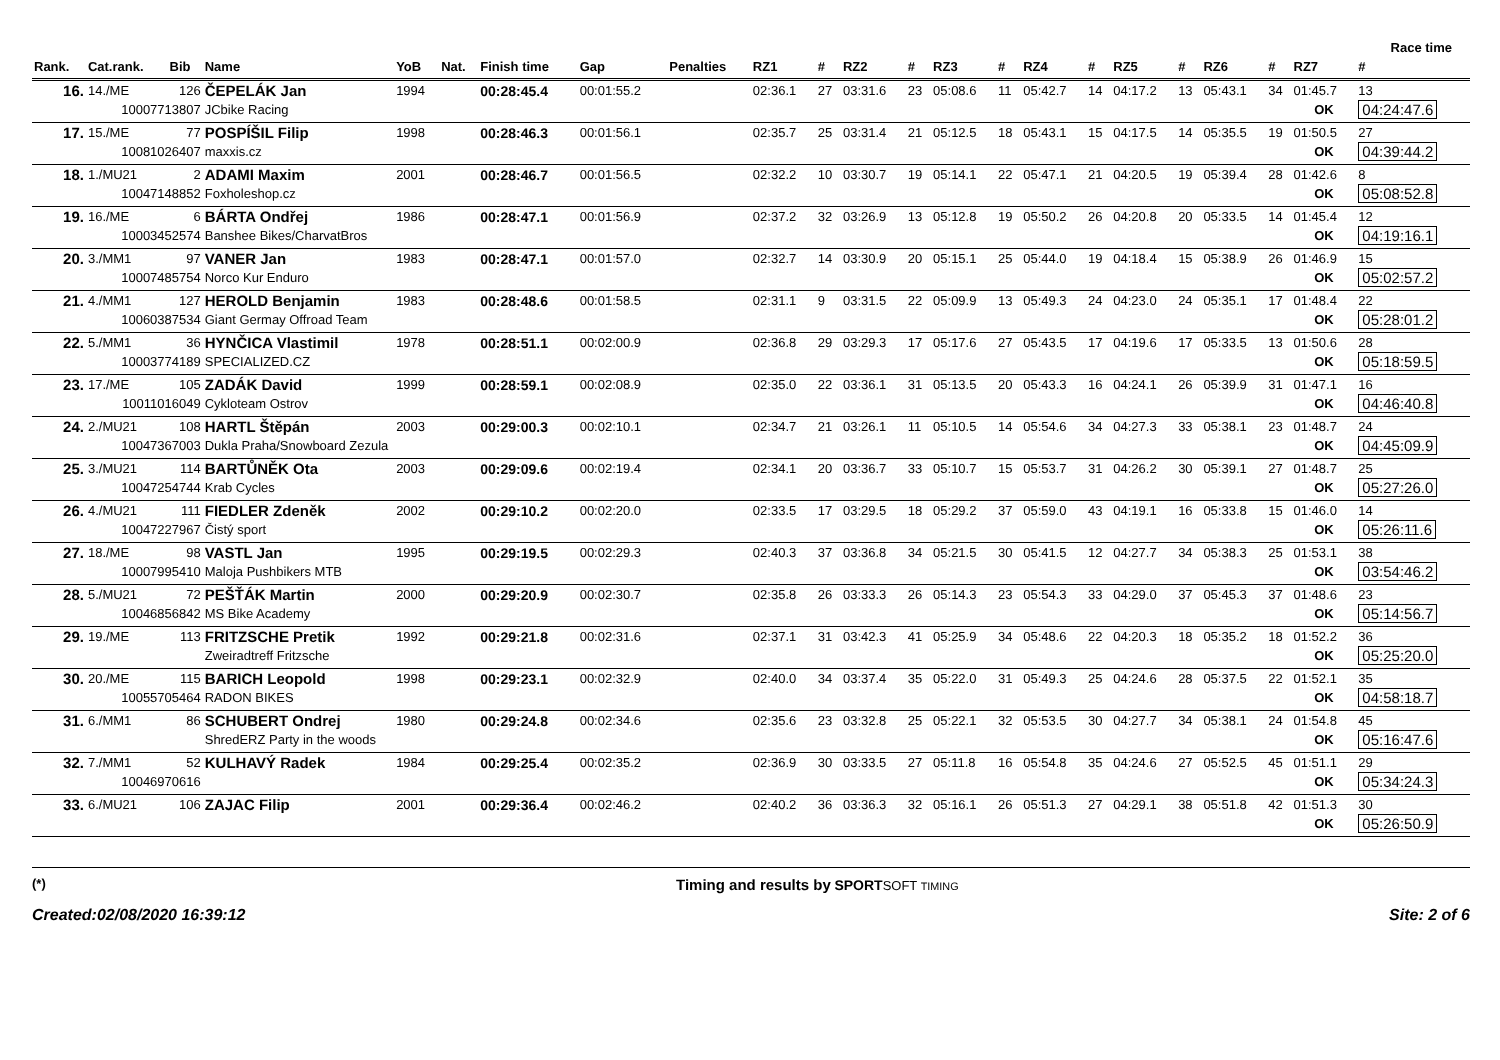Race time
| Rank. | Cat.rank. | Bib | Name | YoB | Nat. | Finish time | Gap | Penalties | RZ1 | # | RZ2 | # | RZ3 | # | RZ4 | # | RZ5 | # | RZ6 | # | RZ7 | # |
| --- | --- | --- | --- | --- | --- | --- | --- | --- | --- | --- | --- | --- | --- | --- | --- | --- | --- | --- | --- | --- | --- | --- |
| 16. | 14./ME | 126 | ČEPELÁK Jan | 1994 | | 00:28:45.4 | 00:01:55.2 | | 02:36.1 | 27 | 03:31.6 | 23 | 05:08.6 | 11 | 05:42.7 | 14 | 04:17.2 | 13 | 05:43.1 | 34 | 01:45.7 | 13 |
| 10007713807 | | | JCbike Racing | | | | | | | | | | | | | | | | | | OK | 04:24:47.6 |
| 17. | 15./ME | 77 | POSPÍŠIL Filip | 1998 | | 00:28:46.3 | 00:01:56.1 | | 02:35.7 | 25 | 03:31.4 | 21 | 05:12.5 | 18 | 05:43.1 | 15 | 04:17.5 | 14 | 05:35.5 | 19 | 01:50.5 | 27 |
| 10081026407 | | | maxxis.cz | | | | | | | | | | | | | | | | | | OK | 04:39:44.2 |
| 18. | 1./MU21 | 2 | ADAMI Maxim | 2001 | | 00:28:46.7 | 00:01:56.5 | | 02:32.2 | 10 | 03:30.7 | 19 | 05:14.1 | 22 | 05:47.1 | 21 | 04:20.5 | 19 | 05:39.4 | 28 | 01:42.6 | 8 |
| 10047148852 | | | Foxholeshop.cz | | | | | | | | | | | | | | | | | | OK | 05:08:52.8 |
| 19. | 16./ME | 6 | BÁRTA Ondřej | 1986 | | 00:28:47.1 | 00:01:56.9 | | 02:37.2 | 32 | 03:26.9 | 13 | 05:12.8 | 19 | 05:50.2 | 26 | 04:20.8 | 20 | 05:33.5 | 14 | 01:45.4 | 12 |
| 10003452574 | | | Banshee Bikes/CharvatBros | | | | | | | | | | | | | | | | | | OK | 04:19:16.1 |
| 20. | 3./MM1 | 97 | VANER Jan | 1983 | | 00:28:47.1 | 00:01:57.0 | | 02:32.7 | 14 | 03:30.9 | 20 | 05:15.1 | 25 | 05:44.0 | 19 | 04:18.4 | 15 | 05:38.9 | 26 | 01:46.9 | 15 |
| 10007485754 | | | Norco Kur Enduro | | | | | | | | | | | | | | | | | | OK | 05:02:57.2 |
| 21. | 4./MM1 | 127 | HEROLD Benjamin | 1983 | | 00:28:48.6 | 00:01:58.5 | | 02:31.1 | 9 | 03:31.5 | 22 | 05:09.9 | 13 | 05:49.3 | 24 | 04:23.0 | 24 | 05:35.1 | 17 | 01:48.4 | 22 |
| 10060387534 | | | Giant Germay Offroad Team | | | | | | | | | | | | | | | | | | OK | 05:28:01.2 |
| 22. | 5./MM1 | 36 | HYNČICA Vlastimil | 1978 | | 00:28:51.1 | 00:02:00.9 | | 02:36.8 | 29 | 03:29.3 | 17 | 05:17.6 | 27 | 05:43.5 | 17 | 04:19.6 | 17 | 05:33.5 | 13 | 01:50.6 | 28 |
| 10003774189 | | | SPECIALIZED.CZ | | | | | | | | | | | | | | | | | | OK | 05:18:59.5 |
| 23. | 17./ME | 105 | ZADÁK David | 1999 | | 00:28:59.1 | 00:02:08.9 | | 02:35.0 | 22 | 03:36.1 | 31 | 05:13.5 | 20 | 05:43.3 | 16 | 04:24.1 | 26 | 05:39.9 | 31 | 01:47.1 | 16 |
| 10011016049 | | | Cykloteam Ostrov | | | | | | | | | | | | | | | | | | OK | 04:46:40.8 |
| 24. | 2./MU21 | 108 | HARTL Štěpán | 2003 | | 00:29:00.3 | 00:02:10.1 | | 02:34.7 | 21 | 03:26.1 | 11 | 05:10.5 | 14 | 05:54.6 | 34 | 04:27.3 | 33 | 05:38.1 | 23 | 01:48.7 | 24 |
| 10047367003 | | | Dukla Praha/Snowboard Zezula | | | | | | | | | | | | | | | | | | OK | 04:45:09.9 |
| 25. | 3./MU21 | 114 | BARTŮNĚK Ota | 2003 | | 00:29:09.6 | 00:02:19.4 | | 02:34.1 | 20 | 03:36.7 | 33 | 05:10.7 | 15 | 05:53.7 | 31 | 04:26.2 | 30 | 05:39.1 | 27 | 01:48.7 | 25 |
| 10047254744 | | | Krab Cycles | | | | | | | | | | | | | | | | | | OK | 05:27:26.0 |
| 26. | 4./MU21 | 111 | FIEDLER Zdeněk | 2002 | | 00:29:10.2 | 00:02:20.0 | | 02:33.5 | 17 | 03:29.5 | 18 | 05:29.2 | 37 | 05:59.0 | 43 | 04:19.1 | 16 | 05:33.8 | 15 | 01:46.0 | 14 |
| 10047227967 | | | Čistý sport | | | | | | | | | | | | | | | | | | OK | 05:26:11.6 |
| 27. | 18./ME | 98 | VASTL Jan | 1995 | | 00:29:19.5 | 00:02:29.3 | | 02:40.3 | 37 | 03:36.8 | 34 | 05:21.5 | 30 | 05:41.5 | 12 | 04:27.7 | 34 | 05:38.3 | 25 | 01:53.1 | 38 |
| 10007995410 | | | Maloja Pushbikers MTB | | | | | | | | | | | | | | | | | | OK | 03:54:46.2 |
| 28. | 5./MU21 | 72 | PEŠŤÁK Martin | 2000 | | 00:29:20.9 | 00:02:30.7 | | 02:35.8 | 26 | 03:33.3 | 26 | 05:14.3 | 23 | 05:54.3 | 33 | 04:29.0 | 37 | 05:45.3 | 37 | 01:48.6 | 23 |
| 10046856842 | | | MS Bike Academy | | | | | | | | | | | | | | | | | | OK | 05:14:56.7 |
| 29. | 19./ME | 113 | FRITZSCHE Pretik | 1992 | | 00:29:21.8 | 00:02:31.6 | | 02:37.1 | 31 | 03:42.3 | 41 | 05:25.9 | 34 | 05:48.6 | 22 | 04:20.3 | 18 | 05:35.2 | 18 | 01:52.2 | 36 |
| | | | Zweiradtreff Fritzsche | | | | | | | | | | | | | | | | | | OK | 05:25:20.0 |
| 30. | 20./ME | 115 | BARICH Leopold | 1998 | | 00:29:23.1 | 00:02:32.9 | | 02:40.0 | 34 | 03:37.4 | 35 | 05:22.0 | 31 | 05:49.3 | 25 | 04:24.6 | 28 | 05:37.5 | 22 | 01:52.1 | 35 |
| 10055705464 | | | RADON BIKES | | | | | | | | | | | | | | | | | | OK | 04:58:18.7 |
| 31. | 6./MM1 | 86 | SCHUBERT Ondrej | 1980 | | 00:29:24.8 | 00:02:34.6 | | 02:35.6 | 23 | 03:32.8 | 25 | 05:22.1 | 32 | 05:53.5 | 30 | 04:27.7 | 34 | 05:38.1 | 24 | 01:54.8 | 45 |
| | | | ShredERZ Party in the woods | | | | | | | | | | | | | | | | | | OK | 05:16:47.6 |
| 32. | 7./MM1 | 52 | KULHAVÝ Radek | 1984 | | 00:29:25.4 | 00:02:35.2 | | 02:36.9 | 30 | 03:33.5 | 27 | 05:11.8 | 16 | 05:54.8 | 35 | 04:24.6 | 27 | 05:52.5 | 45 | 01:51.1 | 29 |
| 10046970616 | | | | | | | | | | | | | | | | | | | | | OK | 05:34:24.3 |
| 33. | 6./MU21 | 106 | ZAJAC Filip | 2001 | | 00:29:36.4 | 00:02:46.2 | | 02:40.2 | 36 | 03:36.3 | 32 | 05:16.1 | 26 | 05:51.3 | 27 | 04:29.1 | 38 | 05:51.8 | 42 | 01:51.3 | 30 |
| | | | | | | | | | | | | | | | | | | | | | OK | 05:26:50.9 |
(*)
Created:02/08/2020 16:39:12
Timing and results by SPORTSOFT TIMING
Site: 2 of 6